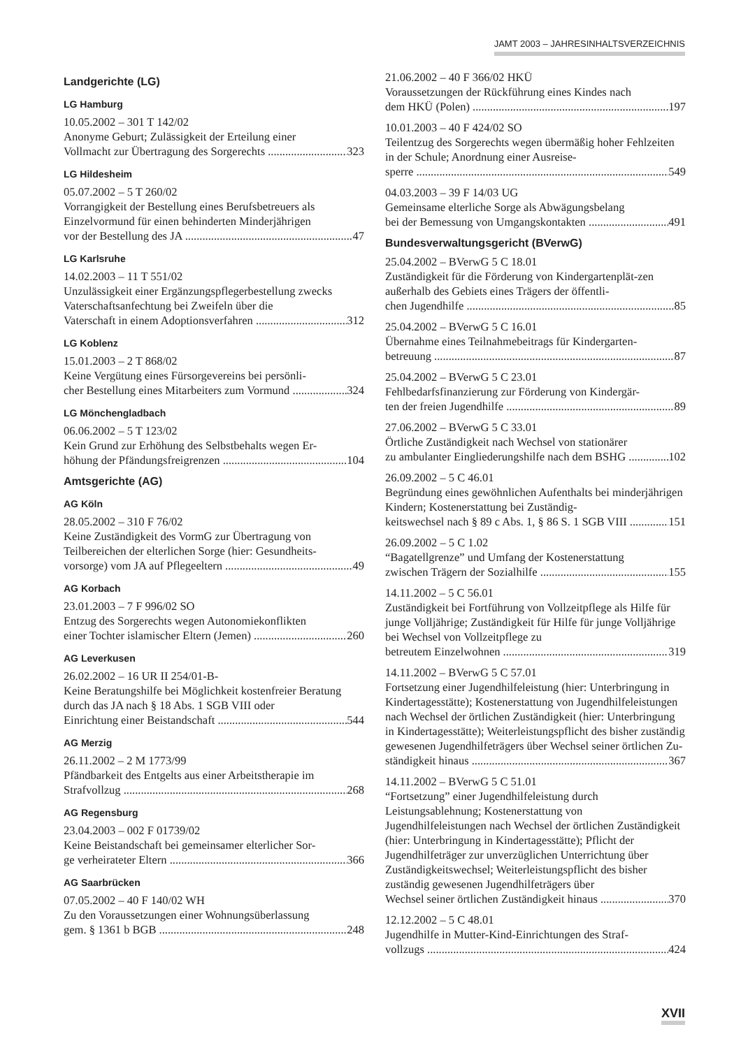JAMT 2003 – JAHRESINHALTSVERZEICHNIS
Landgerichte (LG)
LG Hamburg
10.05.2002 – 301 T 142/02
Anonyme Geburt; Zulässigkeit der Erteilung einer
Vollmacht zur Übertragung des Sorgerechts 323
LG Hildesheim
05.07.2002 – 5 T 260/02
Vorrangigkeit der Bestellung eines Berufsbetreuers als Einzelvormund für einen behinderten Minderjährigen
vor der Bestellung des JA 47
LG Karlsruhe
14.02.2003 – 11 T 551/02
Unzulässigkeit einer Ergänzungspflegerbestellung zwecks Vaterschaftsanfechtung bei Zweifeln über die
Vaterschaft in einem Adoptionsverfahren 312
LG Koblenz
15.01.2003 – 2 T 868/02
Keine Vergütung eines Fürsorgevereins bei persönli-
cher Bestellung eines Mitarbeiters zum Vormund 324
LG Mönchengladbach
06.06.2002 – 5 T 123/02
Kein Grund zur Erhöhung des Selbstbehalts wegen Er-
höhung der Pfändungsfreigrenzen 104
Amtsgerichte (AG)
AG Köln
28.05.2002 – 310 F 76/02
Keine Zuständigkeit des VormG zur Übertragung von Teilbereichen der elterlichen Sorge (hier: Gesundheits-
vorsorge) vom JA auf Pflegeeltern 49
AG Korbach
23.01.2003 – 7 F 996/02 SO
Entzug des Sorgerechts wegen Autonomiekonflikten
einer Tochter islamischer Eltern (Jemen) 260
AG Leverkusen
26.02.2002 – 16 UR II 254/01-B-
Keine Beratungshilfe bei Möglichkeit kostenfreier Beratung durch das JA nach § 18 Abs. 1 SGB VIII oder
Einrichtung einer Beistandschaft 544
AG Merzig
26.11.2002 – 2 M 1773/99
Pfändbarkeit des Entgelts aus einer Arbeitstherapie im
Strafvollzug 268
AG Regensburg
23.04.2003 – 002 F 01739/02
Keine Beistandschaft bei gemeinsamer elterlicher Sor-
ge verheirateter Eltern 366
AG Saarbrücken
07.05.2002 – 40 F 140/02 WH
Zu den Voraussetzungen einer Wohnungsüberlassung
gem. § 1361 b BGB 248
21.06.2002 – 40 F 366/02 HKÜ
Voraussetzungen der Rückführung eines Kindes nach
dem HKÜ (Polen) 197
10.01.2003 – 40 F 424/02 SO
Teilentzug des Sorgerechts wegen übermäßig hoher Fehlzeiten in der Schule; Anordnung einer Ausreise-
sperre 549
04.03.2003 – 39 F 14/03 UG
Gemeinsame elterliche Sorge als Abwägungsbelang
bei der Bemessung von Umgangskontakten 491
Bundesverwaltungsgericht (BVerwG)
25.04.2002 – BVerwG 5 C 18.01
Zuständigkeit für die Förderung von Kindergartenplät-zen außerhalb des Gebiets eines Trägers der öffentli-
chen Jugendhilfe 85
25.04.2002 – BVerwG 5 C 16.01
Übernahme eines Teilnahmebeitrags für Kindergarten-
betreuung 87
25.04.2002 – BVerwG 5 C 23.01
Fehlbedarfsfinanzierung zur Förderung von Kindergär-
ten der freien Jugendhilfe 89
27.06.2002 – BVerwG 5 C 33.01
Örtliche Zuständigkeit nach Wechsel von stationärer
zu ambulanter Eingliederungshilfe nach dem BSHG 102
26.09.2002 – 5 C 46.01
Begründung eines gewöhnlichen Aufenthalts bei minderjährigen Kindern; Kostenerstattung bei Zuständig-
keitswechsel nach § 89 c Abs. 1, § 86 S. 1 SGB VIII 151
26.09.2002 – 5 C 1.02
“Bagatellgrenze” und Umfang der Kostenerstattung
zwischen Trägern der Sozialhilfe 155
14.11.2002 – 5 C 56.01
Zuständigkeit bei Fortführung von Vollzeitpflege als Hilfe für junge Volljährige; Zuständigkeit für Hilfe für junge Volljährige bei Wechsel von Vollzeitpflege zu
betreutem Einzelwohnen 319
14.11.2002 – BVerwG 5 C 57.01
Fortsetzung einer Jugendhilfeleistung (hier: Unterbringung in Kindertagesstätte); Kostenerstattung von Jugendhilfeleistungen nach Wechsel der örtlichen Zuständigkeit (hier: Unterbringung in Kindertagesstätte); Weiterleistungspflicht des bisher zuständig gewesenen Jugendhilfeträgers über Wechsel seiner örtlichen Zu-
ständigkeit hinaus 367
14.11.2002 – BVerwG 5 C 51.01
“Fortsetzung” einer Jugendhilfeleistung durch Leistungsablehnung; Kostenerstattung von Jugendhilfeleistungen nach Wechsel der örtlichen Zuständigkeit (hier: Unterbringung in Kindertagesstätte); Pflicht der Jugendhilfeträger zur unverzüglichen Unterrichtung über Zuständigkeitswechsel; Weiterleistungspflicht des bisher zuständig gewesenen Jugendhilfeträgers über
Wechsel seiner örtlichen Zuständigkeit hinaus 370
12.12.2002 – 5 C 48.01
Jugendhilfe in Mutter-Kind-Einrichtungen des Straf-
vollzugs 424
XVII